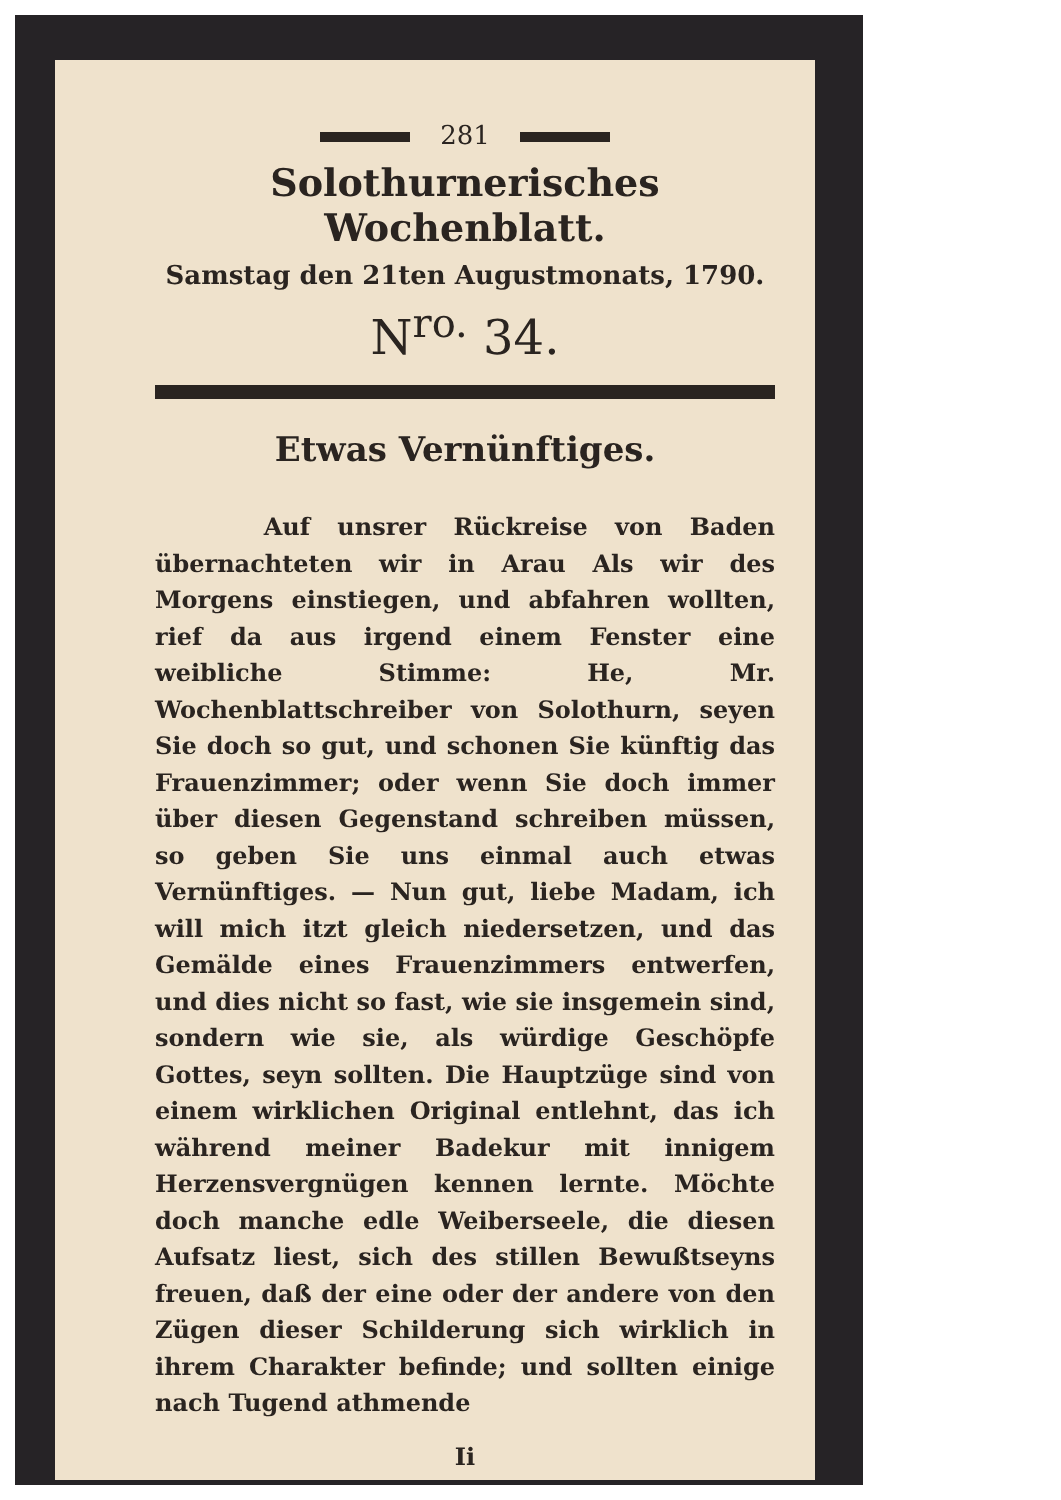281
Solothurnerisches Wochenblatt.
Samstag den 21ten Augustmonats, 1790.
N<sup>ro.</sup> 34.
Etwas Vernünftiges.
Auf unsrer Rückreise von Baden übernachteten wir in Arau Als wir des Morgens einstiegen, und abfahren wollten, rief da aus irgend einem Fenster eine weibliche Stimme: He, Mr. Wochenblattschreiber von Solothurn, seyen Sie doch so gut, und schonen Sie künftig das Frauenzimmer; oder wenn Sie doch immer über diesen Gegenstand schreiben müssen, so geben Sie uns einmal auch etwas Vernünftiges. — Nun gut, liebe Madam, ich will mich itzt gleich niedersetzen, und das Gemälde eines Frauenzimmers entwerfen, und dies nicht so fast, wie sie insgemein sind, sondern wie sie, als würdige Geschöpfe Gottes, seyn sollten. Die Hauptzüge sind von einem wirklichen Original entlehnt, das ich während meiner Badekur mit innigem Herzensvergnügen kennen lernte. Möchte doch manche edle Weiberseele, die diesen Aufsatz liest, sich des stillen Bewußtseyns freuen, daß der eine oder der andere von den Zügen dieser Schilderung sich wirklich in ihrem Charakter befinde; und sollten einige nach Tugend athmende
Ii